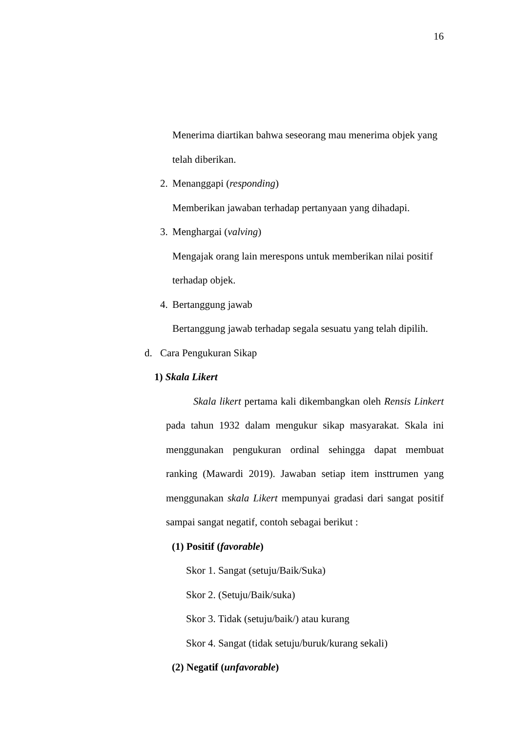16
Menerima diartikan bahwa seseorang mau menerima objek yang
telah diberikan.
2. Menanggapi (responding)
Memberikan jawaban terhadap pertanyaan yang dihadapi.
3. Menghargai (valving)
Mengajak orang lain merespons untuk memberikan nilai positif
terhadap objek.
4. Bertanggung jawab
Bertanggung jawab terhadap segala sesuatu yang telah dipilih.
d. Cara Pengukuran Sikap
1) Skala Likert
Skala likert pertama kali dikembangkan oleh Rensis Linkert pada tahun 1932 dalam mengukur sikap masyarakat. Skala ini menggunakan pengukuran ordinal sehingga dapat membuat ranking (Mawardi 2019). Jawaban setiap item insttrumen yang menggunakan skala Likert mempunyai gradasi dari sangat positif sampai sangat negatif, contoh sebagai berikut :
(1) Positif (favorable)
Skor 1. Sangat (setuju/Baik/Suka)
Skor 2. (Setuju/Baik/suka)
Skor 3. Tidak (setuju/baik/) atau kurang
Skor 4. Sangat (tidak setuju/buruk/kurang sekali)
(2) Negatif (unfavorable)